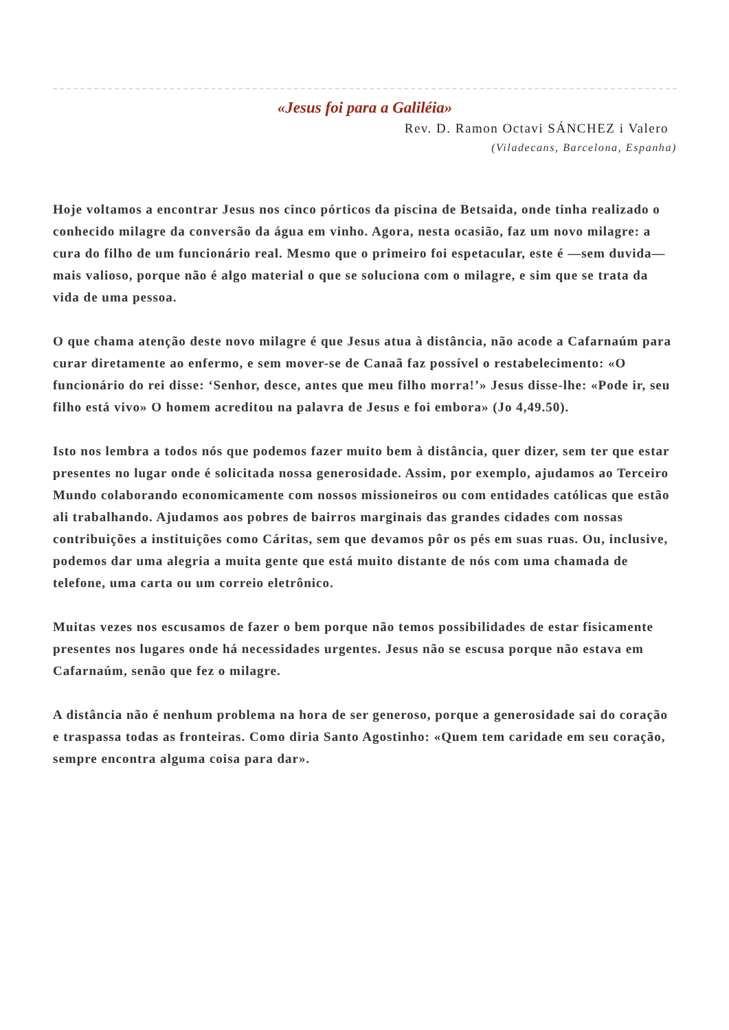«Jesus foi para a Galiléia»
Rev. D. Ramon Octavi SÁNCHEZ i Valero
(Viladecans, Barcelona, Espanha)
Hoje voltamos a encontrar Jesus nos cinco pórticos da piscina de Betsaida, onde tinha realizado o conhecido milagre da conversão da água em vinho. Agora, nesta ocasião, faz um novo milagre: a cura do filho de um funcionário real. Mesmo que o primeiro foi espetacular, este é —sem duvida— mais valioso, porque não é algo material o que se soluciona com o milagre, e sim que se trata da vida de uma pessoa.
O que chama atenção deste novo milagre é que Jesus atua à distância, não acode a Cafarnaúm para curar diretamente ao enfermo, e sem mover-se de Canaã faz possível o restabelecimento: «O funcionário do rei disse: ‘Senhor, desce, antes que meu filho morra!’» Jesus disse-lhe: «Pode ir, seu filho está vivo» O homem acreditou na palavra de Jesus e foi embora» (Jo 4,49.50).
Isto nos lembra a todos nós que podemos fazer muito bem à distância, quer dizer, sem ter que estar presentes no lugar onde é solicitada nossa generosidade. Assim, por exemplo, ajudamos ao Terceiro Mundo colaborando economicamente com nossos missioneiros ou com entidades católicas que estão ali trabalhando. Ajudamos aos pobres de bairros marginais das grandes cidades com nossas contribuições a instituições como Cáritas, sem que devamos pôr os pés em suas ruas. Ou, inclusive, podemos dar uma alegria a muita gente que está muito distante de nós com uma chamada de telefone, uma carta ou um correio eletrônico.
Muitas vezes nos escusamos de fazer o bem porque não temos possibilidades de estar fisicamente presentes nos lugares onde há necessidades urgentes. Jesus não se escusa porque não estava em Cafarnaúm, senão que fez o milagre.
A distância não é nenhum problema na hora de ser generoso, porque a generosidade sai do coração e traspassa todas as fronteiras. Como diria Santo Agostinho: «Quem tem caridade em seu coração, sempre encontra alguma coisa para dar».